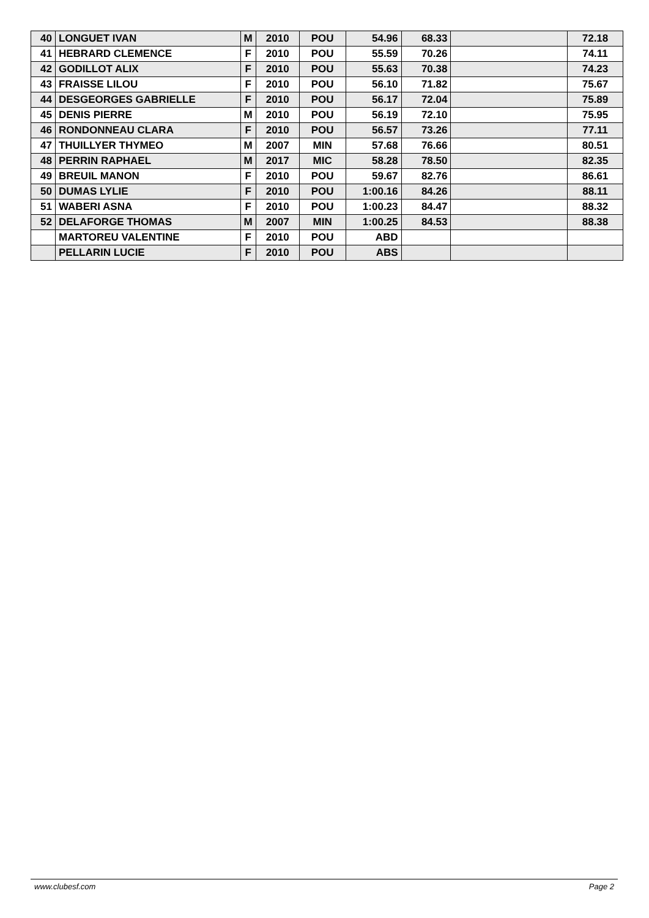| 40 | LONGUET IVAN | M | 2010 | POU | 54.96 | 68.33 | | 72.18 |
| 41 | HEBRARD CLEMENCE | F | 2010 | POU | 55.59 | 70.26 | | 74.11 |
| 42 | GODILLOT ALIX | F | 2010 | POU | 55.63 | 70.38 | | 74.23 |
| 43 | FRAISSE LILOU | F | 2010 | POU | 56.10 | 71.82 | | 75.67 |
| 44 | DESGEORGES GABRIELLE | F | 2010 | POU | 56.17 | 72.04 | | 75.89 |
| 45 | DENIS PIERRE | M | 2010 | POU | 56.19 | 72.10 | | 75.95 |
| 46 | RONDONNEAU CLARA | F | 2010 | POU | 56.57 | 73.26 | | 77.11 |
| 47 | THUILLYER THYMEO | M | 2007 | MIN | 57.68 | 76.66 | | 80.51 |
| 48 | PERRIN RAPHAEL | M | 2017 | MIC | 58.28 | 78.50 | | 82.35 |
| 49 | BREUIL MANON | F | 2010 | POU | 59.67 | 82.76 | | 86.61 |
| 50 | DUMAS LYLIE | F | 2010 | POU | 1:00.16 | 84.26 | | 88.11 |
| 51 | WABERI ASNA | F | 2010 | POU | 1:00.23 | 84.47 | | 88.32 |
| 52 | DELAFORGE THOMAS | M | 2007 | MIN | 1:00.25 | 84.53 | | 88.38 |
| | MARTOREU VALENTINE | F | 2010 | POU | ABD | | | |
| | PELLARIN LUCIE | F | 2010 | POU | ABS | | | |
www.clubesf.com Page 2